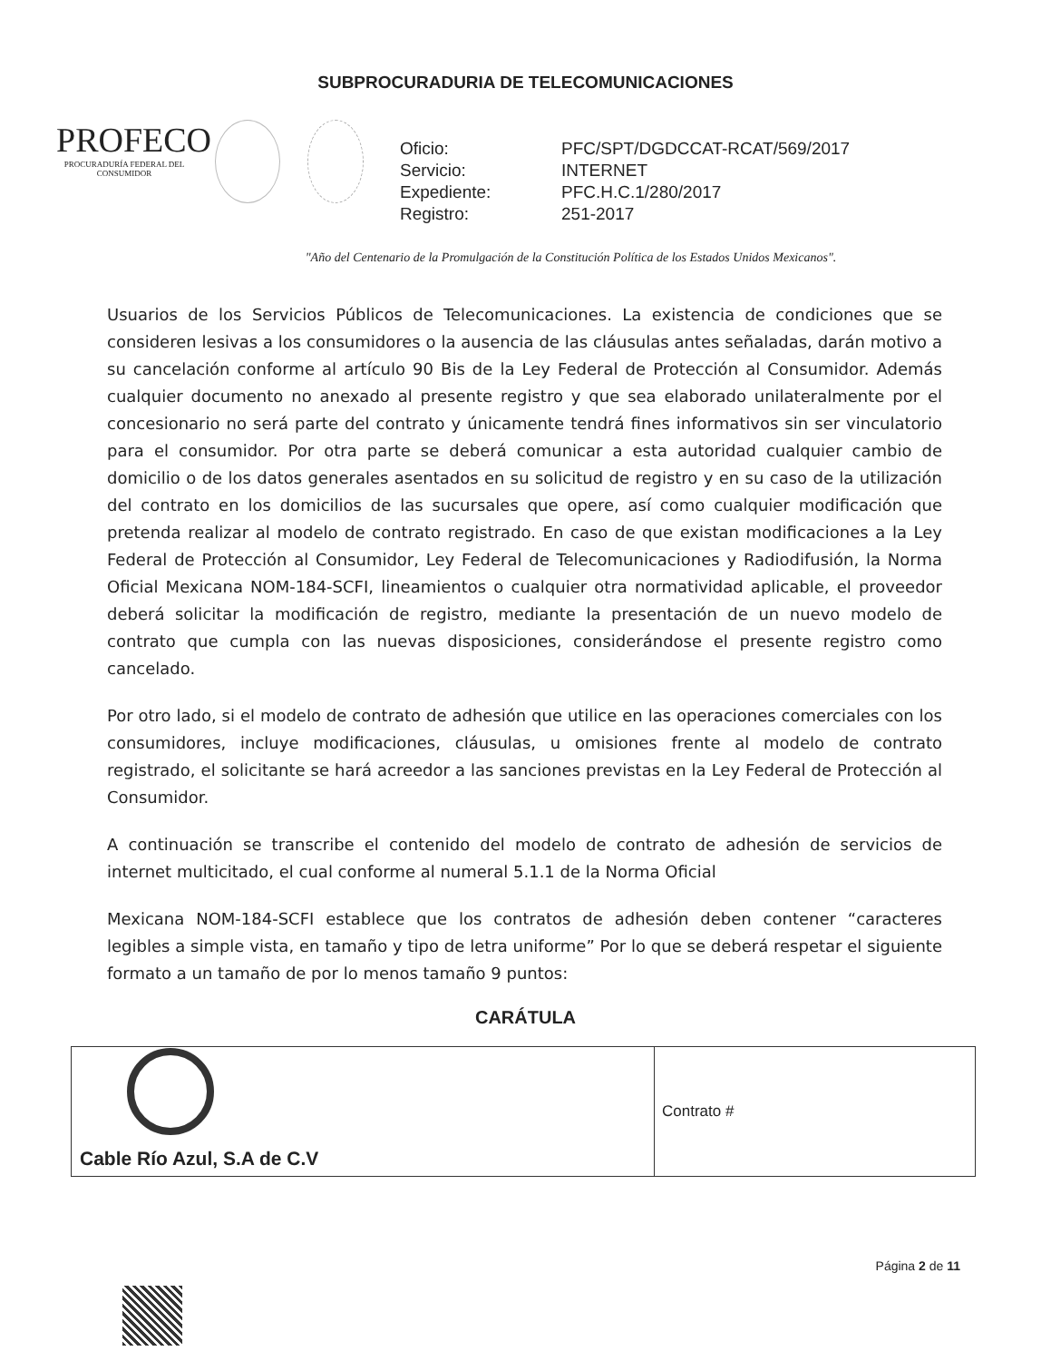SUBPROCURADURIA DE TELECOMUNICACIONES
PROFECO
PROCURADURÍA FEDERAL DEL CONSUMIDOR
| Oficio: | PFC/SPT/DGDCCAT-RCAT/569/2017 |
| Servicio: | INTERNET |
| Expediente: | PFC.H.C.1/280/2017 |
| Registro: | 251-2017 |
"Año del Centenario de la Promulgación de la Constitución Política de los Estados Unidos Mexicanos".
Usuarios de los Servicios Públicos de Telecomunicaciones. La existencia de condiciones que se consideren lesivas a los consumidores o la ausencia de las cláusulas antes señaladas, darán motivo a su cancelación conforme al artículo 90 Bis de la Ley Federal de Protección al Consumidor. Además cualquier documento no anexado al presente registro y que sea elaborado unilateralmente por el concesionario no será parte del contrato y únicamente tendrá fines informativos sin ser vinculatorio para el consumidor. Por otra parte se deberá comunicar a esta autoridad cualquier cambio de domicilio o de los datos generales asentados en su solicitud de registro y en su caso de la utilización del contrato en los domicilios de las sucursales que opere, así como cualquier modificación que pretenda realizar al modelo de contrato registrado. En caso de que existan modificaciones a la Ley Federal de Protección al Consumidor, Ley Federal de Telecomunicaciones y Radiodifusión, la Norma Oficial Mexicana NOM-184-SCFI, lineamientos o cualquier otra normatividad aplicable, el proveedor deberá solicitar la modificación de registro, mediante la presentación de un nuevo modelo de contrato que cumpla con las nuevas disposiciones, considerándose el presente registro como cancelado.
Por otro lado, si el modelo de contrato de adhesión que utilice en las operaciones comerciales con los consumidores, incluye modificaciones, cláusulas, u omisiones frente al modelo de contrato registrado, el solicitante se hará acreedor a las sanciones previstas en la Ley Federal de Protección al Consumidor.
A continuación se transcribe el contenido del modelo de contrato de adhesión de servicios de internet multicitado, el cual conforme al numeral 5.1.1 de la Norma Oficial
Mexicana NOM-184-SCFI establece que los contratos de adhesión deben contener “caracteres legibles a simple vista, en tamaño y tipo de letra uniforme” Por lo que se deberá respetar el siguiente formato a un tamaño de por lo menos tamaño 9 puntos:
CARÁTULA
| Cable Río Azul, S.A de C.V | Contrato # |
Página 2 de 11